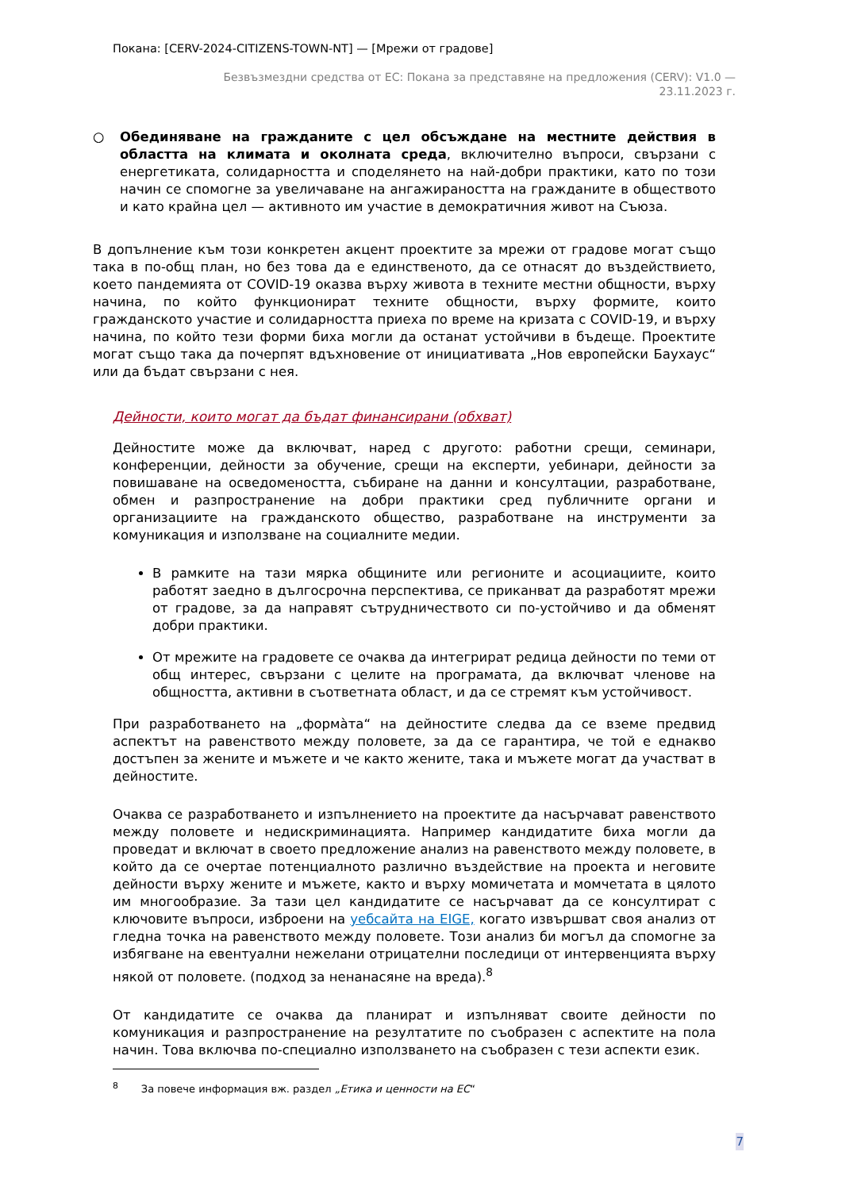Покана: [CERV-2024-CITIZENS-TOWN-NT] — [Мрежи от градове]
Безвъзмездни средства от ЕС: Покана за представяне на предложения (CERV): V1.0 —
23.11.2023 г.
○ Обединяване на гражданите с цел обсъждане на местните действия в областта на климата и околната среда, включително въпроси, свързани с енергетиката, солидарността и споделянето на най-добри практики, като по този начин се спомогне за увеличаване на ангажираността на гражданите в обществото и като крайна цел — активното им участие в демократичния живот на Съюза.
В допълнение към този конкретен акцент проектите за мрежи от градове могат също така в по-общ план, но без това да е единственото, да се отнасят до въздействието, което пандемията от COVID-19 оказва върху живота в техните местни общности, върху начина, по който функционират техните общности, върху формите, които гражданското участие и солидарността приеха по време на кризата с COVID-19, и върху начина, по който тези форми биха могли да останат устойчиви в бъдеще. Проектите могат също така да почерпят вдъхновение от инициативата „Нов европейски Баухаус“ или да бъдат свързани с нея.
Дейности, които могат да бъдат финансирани (обхват)
Дейностите може да включват, наред с другото: работни срещи, семинари, конференции, дейности за обучение, срещи на експерти, уебинари, дейности за повишаване на осведомеността, събиране на данни и консултации, разработване, обмен и разпространение на добри практики сред публичните органи и организациите на гражданското общество, разработване на инструменти за комуникация и използване на социалните медии.
В рамките на тази мярка общините или регионите и асоциациите, които работят заедно в дългосрочна перспектива, се приканват да разработят мрежи от градове, за да направят сътрудничеството си по-устойчиво и да обменят добри практики.
От мрежите на градовете се очаква да интегрират редица дейности по теми от общ интерес, свързани с целите на програмата, да включват членове на общността, активни в съответната област, и да се стремят към устойчивост.
При разработването на „формàта“ на дейностите следва да се вземе предвид аспектът на равенството между половете, за да се гарантира, че той е еднакво достъпен за жените и мъжете и че както жените, така и мъжете могат да участват в дейностите.
Очаква се разработването и изпълнението на проектите да насърчават равенството между половете и недискриминацията. Например кандидатите биха могли да проведат и включат в своето предложение анализ на равенството между половете, в който да се очертае потенциалното различно въздействие на проекта и неговите дейности върху жените и мъжете, както и върху момичетата и момчетата в цялото им многообразие. За тази цел кандидатите се насърчават да се консултират с ключовите въпроси, изброени на уебсайта на EIGE, когато извършват своя анализ от гледна точка на равенството между половете. Този анализ би могъл да спомогне за избягване на евентуални нежелани отрицателни последици от интервенцията върху някой от половете. (подход за ненанасяне на вреда).<sup>8</sup>
От кандидатите се очаква да планират и изпълняват своите дейности по комуникация и разпространение на резултатите по съобразен с аспектите на пола начин. Това включва по-специално използването на съобразен с тези аспекти език.
<sup>8</sup> За повече информация вж. раздел „Етика и ценности на ЕС“
7